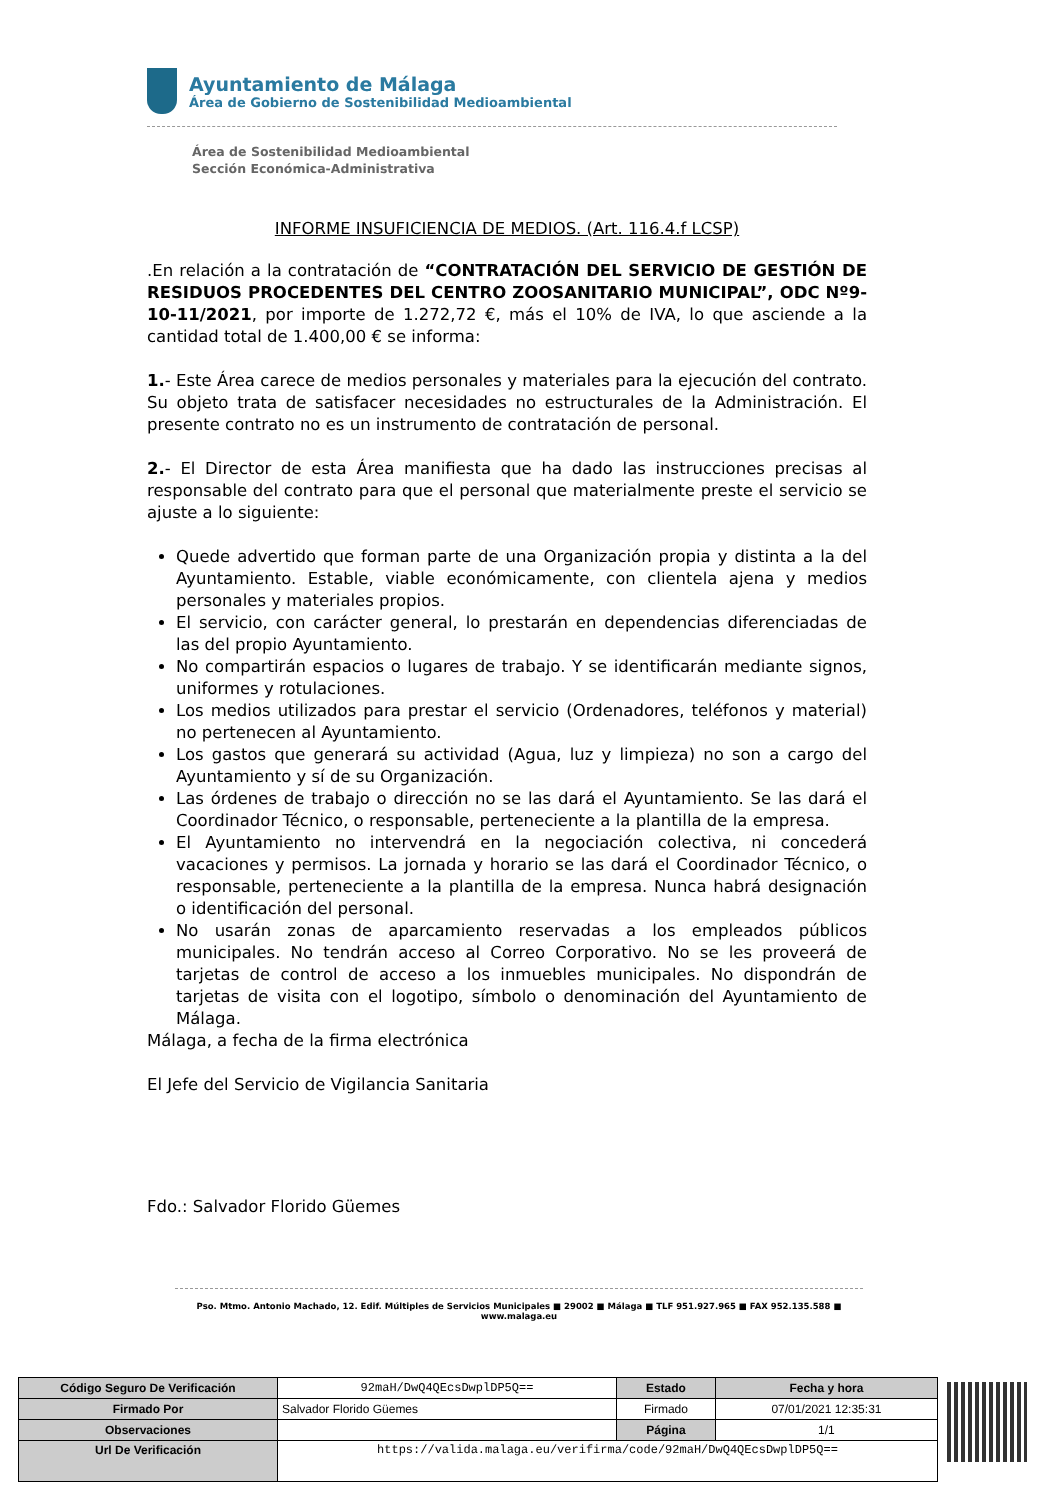Ayuntamiento de Málaga
Área de Gobierno de Sostenibilidad Medioambiental
Área de Sostenibilidad Medioambiental
Sección Económica-Administrativa
INFORME INSUFICIENCIA DE MEDIOS. (Art. 116.4.f LCSP)
.En relación a la contratación de “CONTRATACIÓN DEL SERVICIO DE GESTIÓN DE RESIDUOS PROCEDENTES DEL CENTRO ZOOSANITARIO MUNICIPAL”, ODC Nº9-10-11/2021, por importe de 1.272,72 €, más el 10% de IVA, lo que asciende a la cantidad total de 1.400,00 € se informa:
1.- Este Área carece de medios personales y materiales para la ejecución del contrato. Su objeto trata de satisfacer necesidades no estructurales de la Administración. El presente contrato no es un instrumento de contratación de personal.
2.- El Director de esta Área manifiesta que ha dado las instrucciones precisas al responsable del contrato para que el personal que materialmente preste el servicio se ajuste a lo siguiente:
Quede advertido que forman parte de una Organización propia y distinta a la del Ayuntamiento. Estable, viable económicamente, con clientela ajena y medios personales y materiales propios.
El servicio, con carácter general, lo prestarán en dependencias diferenciadas de las del propio Ayuntamiento.
No compartirán espacios o lugares de trabajo. Y se identificarán mediante signos, uniformes y rotulaciones.
Los medios utilizados para prestar el servicio (Ordenadores, teléfonos y material) no pertenecen al Ayuntamiento.
Los gastos que generará su actividad (Agua, luz y limpieza) no son a cargo del Ayuntamiento y sí de su Organización.
Las órdenes de trabajo o dirección no se las dará el Ayuntamiento. Se las dará el Coordinador Técnico, o responsable, perteneciente a la plantilla de la empresa.
El Ayuntamiento no intervendrá en la negociación colectiva, ni concederá vacaciones y permisos. La jornada y horario se las dará el Coordinador Técnico, o responsable, perteneciente a la plantilla de la empresa. Nunca habrá designación o identificación del personal.
No usarán zonas de aparcamiento reservadas a los empleados públicos municipales. No tendrán acceso al Correo Corporativo. No se les proveerá de tarjetas de control de acceso a los inmuebles municipales. No dispondrán de tarjetas de visita con el logotipo, símbolo o denominación del Ayuntamiento de Málaga.
Málaga, a fecha de la firma electrónica
El Jefe del Servicio de Vigilancia Sanitaria
Fdo.: Salvador Florido Güemes
Pso. Mtmo. Antonio Machado, 12. Edif. Múltiples de Servicios Municipales ■ 29002 ■ Málaga ■ TLF 951.927.965 ■ FAX 952.135.588 ■ www.malaga.eu
| Código Seguro De Verificación | 92maH/DwQ4QEcsDwplDP5Q== | Estado | Fecha y hora |
| Firmado Por | Salvador Florido Güemes | Firmado | 07/01/2021 12:35:31 |
| Observaciones | | Página | 1/1 |
| Url De Verificación | https://valida.malaga.eu/verifirma/code/92maH/DwQ4QEcsDwplDP5Q== | | |